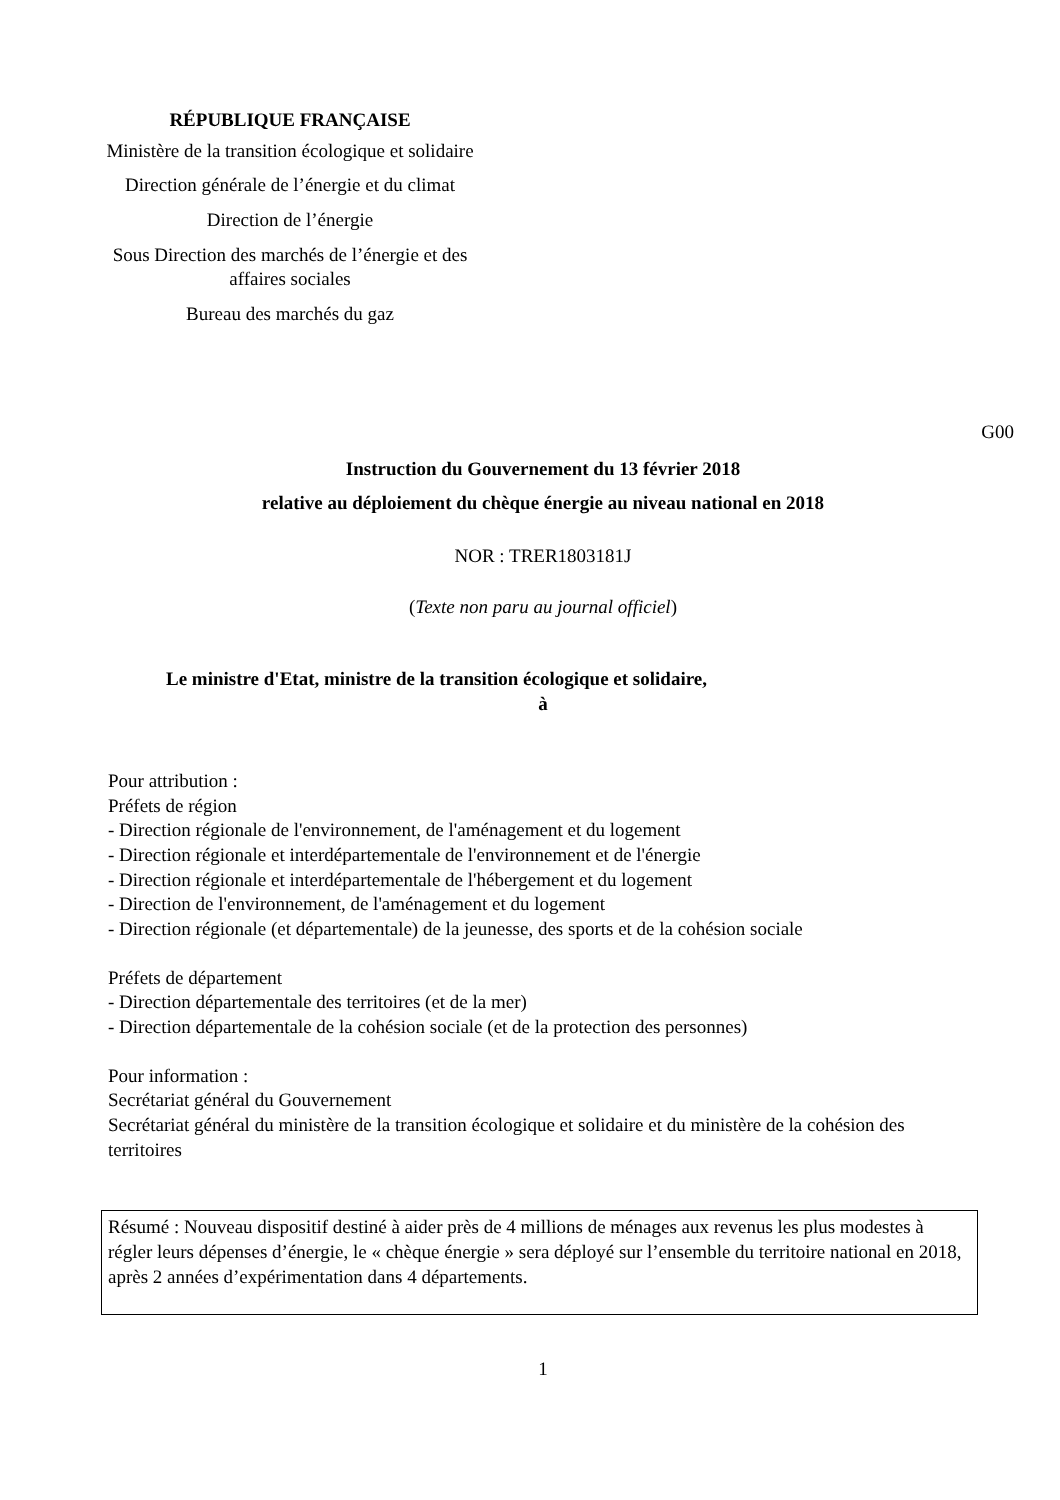RÉPUBLIQUE FRANÇAISE
Ministère de la transition écologique et solidaire
Direction générale de l’énergie et du climat
Direction de l’énergie
Sous Direction des marchés de l’énergie et des affaires sociales
Bureau des marchés du gaz
G00
Instruction du Gouvernement du 13 février 2018
relative au déploiement du chèque énergie au niveau national en 2018
NOR : TRER1803181J
(Texte non paru au journal officiel)
Le ministre d'Etat, ministre de la transition écologique et solidaire,
à
Pour attribution :
Préfets de région
- Direction régionale de l'environnement, de l'aménagement et du logement
- Direction régionale et interdépartementale de l'environnement et de l'énergie
- Direction régionale et interdépartementale de l'hébergement et du logement
- Direction de l'environnement, de l'aménagement et du logement
- Direction régionale (et départementale) de la jeunesse, des sports et de la cohésion sociale
Préfets de département
- Direction départementale des territoires (et de la mer)
- Direction départementale de la cohésion sociale (et de la protection des personnes)
Pour information :
Secrétariat général du Gouvernement
Secrétariat général du ministère de la transition écologique et solidaire et du ministère de la cohésion des territoires
Résumé : Nouveau dispositif destiné à aider près de 4 millions de ménages aux revenus les plus modestes à régler leurs dépenses d’énergie, le « chèque énergie » sera déployé sur l’ensemble du territoire national en 2018, après 2 années d’expérimentation dans 4 départements.
1